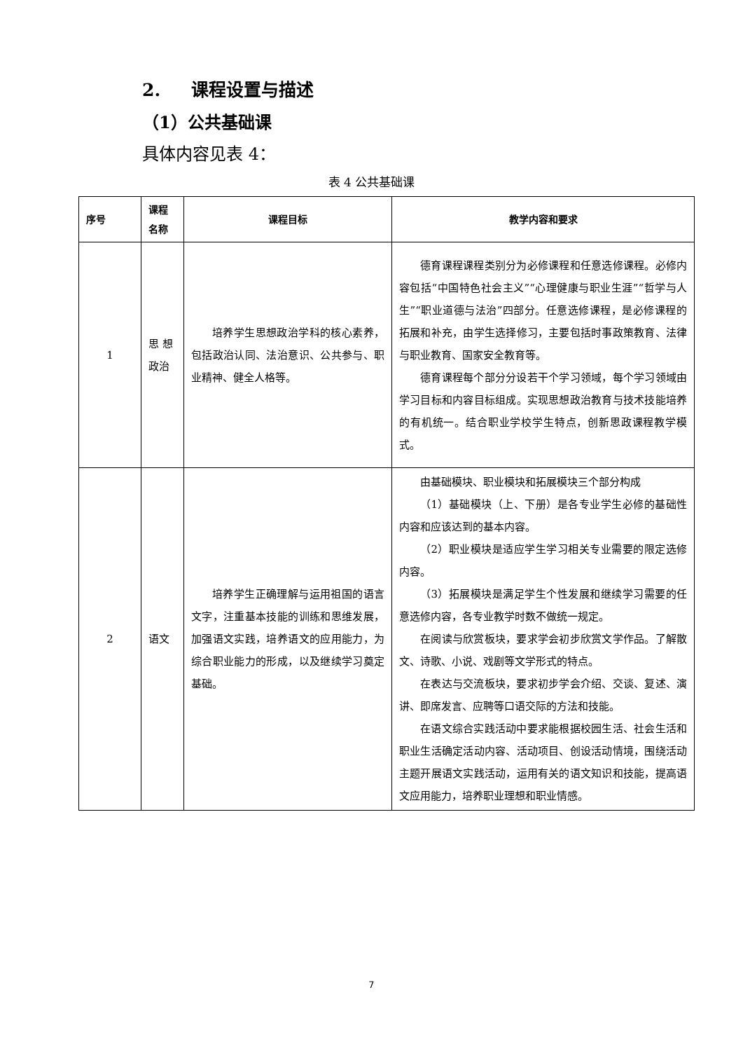2. 课程设置与描述
（1）公共基础课
具体内容见表 4：
表 4 公共基础课
| 序号 | 课程 名称 | 课程目标 | 教学内容和要求 |
| --- | --- | --- | --- |
| 1 | 思 想 政治 | 培养学生思想政治学科的核心素养，包括政治认同、法治意识、公共参与、职业精神、健全人格等。 | 德育课程课程类别分为必修课程和任意选修课程。必修内容包括“中国特色社会主义”“心理健康与职业生涯”“哲学与人生”“职业道德与法治”四部分。任意选修课程，是必修课程的拓展和补充，由学生选择修习，主要包括时事政策教育、法律与职业教育、国家安全教育等。 德育课程每个部分分设若干个学习领域，每个学习领域由学习目标和内容目标组成。实现思想政治教育与技术技能培养的有机统一。结合职业学校学生特点，创新思政课程教学模式。 |
| 2 | 语文 | 培养学生正确理解与运用祖国的语言文字，注重基本技能的训练和思维发展，加强语文实践，培养语文的应用能力，为综合职业能力的形成，以及继续学习奠定基础。 | 由基础模块、职业模块和拓展模块三个部分构成 （1）基础模块（上、下册）是各专业学生必修的基础性内容和应该达到的基本内容。 （2）职业模块是适应学生学习相关专业需要的限定选修内容。 （3）拓展模块是满足学生个性发展和继续学习需要的任意选修内容，各专业教学时数不做统一规定。 在阅读与欣赏板块，要求学会初步欣赏文学作品。了解散文、诗歌、小说、戏剧等文学形式的特点。 在表达与交流板块，要求初步学会介绍、交谈、复述、演讲、即席发言、应聘等口语交际的方法和技能。 在语文综合实践活动中要求能根据校园生活、社会生活和职业生活确定活动内容、活动项目、创设活动情境，围绕活动主题开展语文实践活动，运用有关的语文知识和技能，提高语文应用能力，培养职业理想和职业情感。 |
7